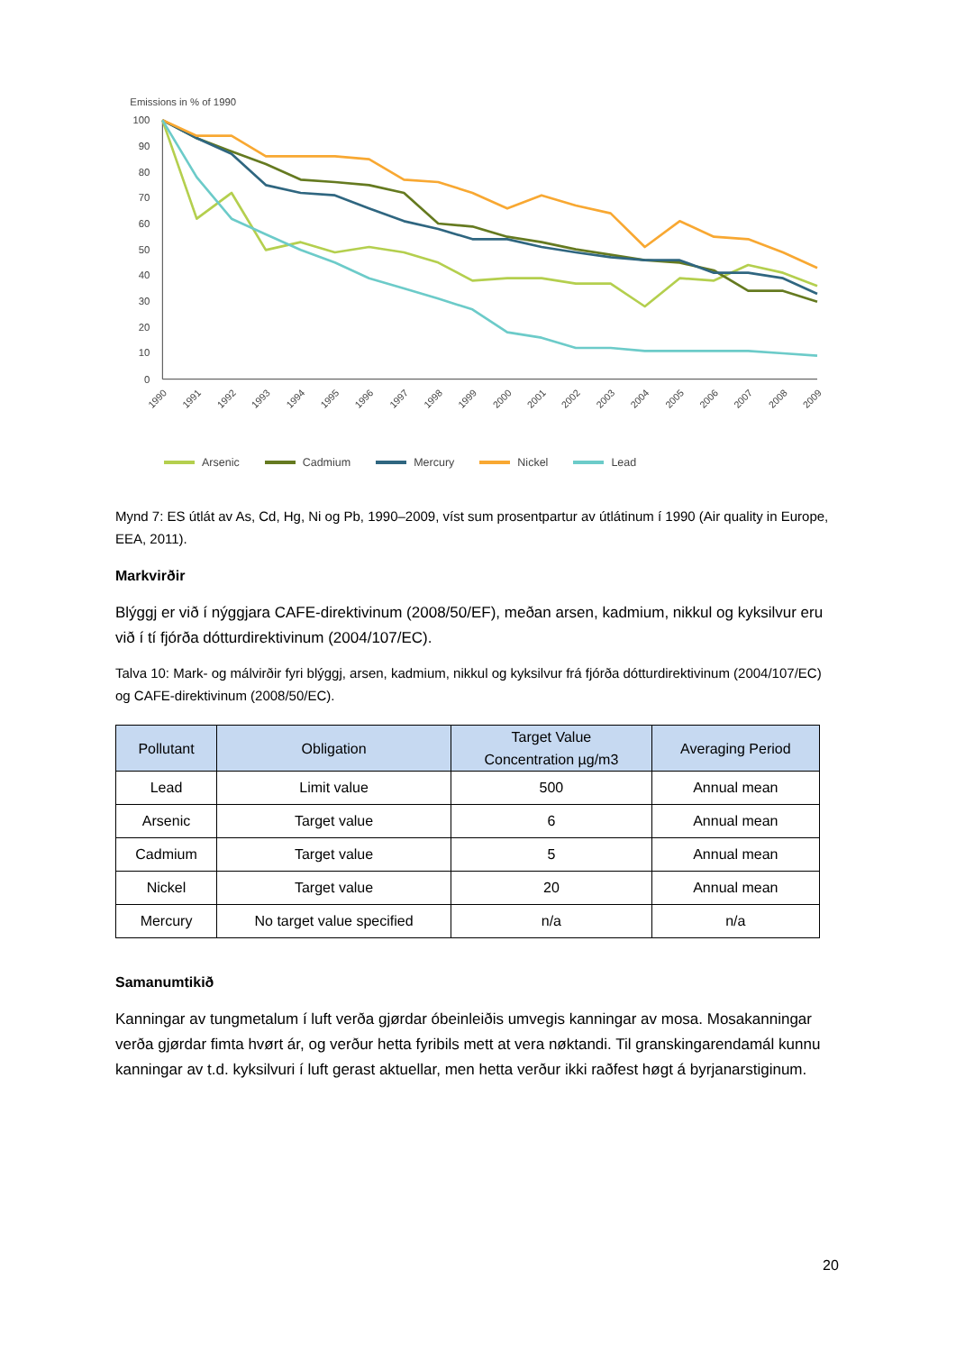Emissions in % of 1990
100
90
80
70
60
50
40
30
20
10
0
1990
1991
1992
1993
1994
1995
1996
1997
1998
1999
2000
2001
2002
2003
2004
2005
2006
2007
2008
2009
Arsenic Cadmium Mercury Nickel Lead
Mynd 7: ES útlát av As, Cd, Hg, Ni og Pb, 1990–2009, víst sum prosentpartur av útlátinum í 1990 (Air quality in Europe, EEA, 2011).
Markvirðir
Blýggj er við í nýggjara CAFE-direktivinum (2008/50/EF), meðan arsen, kadmium, nikkul og kyksilvur eru við í tí fjórða dótturdirektivinum (2004/107/EC).
Talva 10: Mark- og málvirðir fyri blýggj, arsen, kadmium, nikkul og kyksilvur frá fjórða dótturdirektivinum (2004/107/EC) og CAFE-direktivinum (2008/50/EC).
| Pollutant | Obligation | Target Value Concentration µg/m3 | Averaging Period |
| --- | --- | --- | --- |
| Lead | Limit value | 500 | Annual mean |
| Arsenic | Target value | 6 | Annual mean |
| Cadmium | Target value | 5 | Annual mean |
| Nickel | Target value | 20 | Annual mean |
| Mercury | No target value specified | n/a | n/a |
Samanumtikið
Kanningar av tungmetalum í luft verða gjørdar óbeinleiðis umvegis kanningar av mosa. Mosakanningar verða gjørdar fimta hvørt ár, og verður hetta fyribils mett at vera nøktandi. Til granskingarendamál kunnu kanningar av t.d. kyksilvuri í luft gerast aktuellar, men hetta verður ikki raðfest høgt á byrjanarstiginum.
20